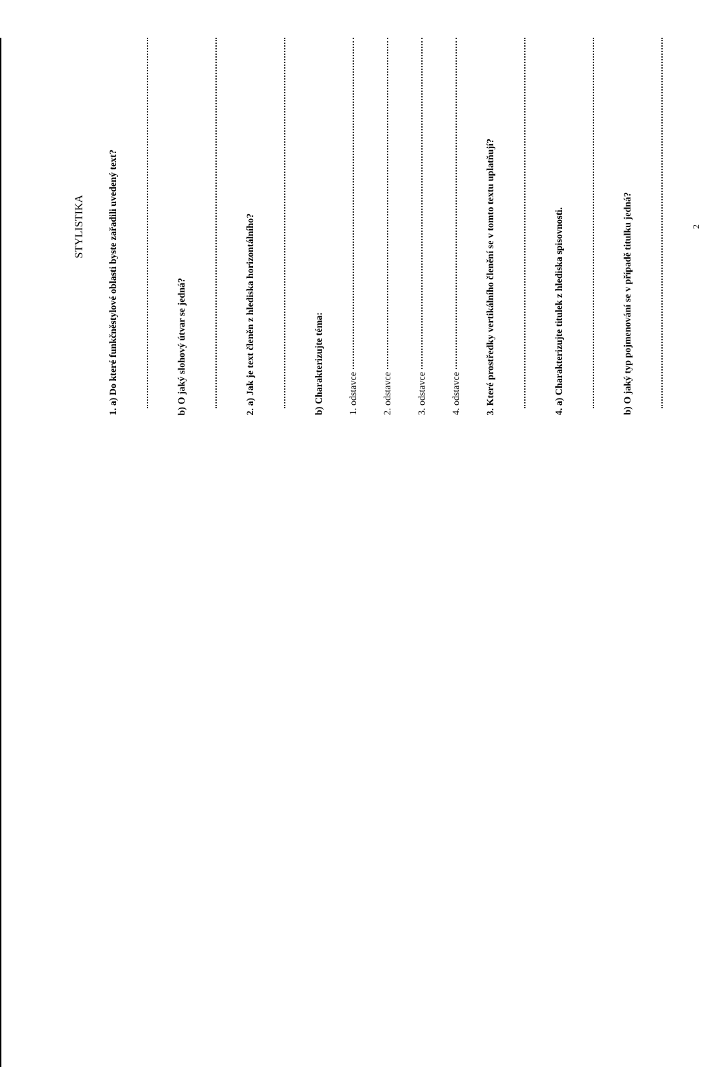STYLISTIKA
1. a) Do které funkčněstylové oblasti byste zařadili uvedený text?
b) O jaký slohový útvar se jedná?
2. a) Jak je text členěn z hlediska horizontálního?
b) Charakterizujte téma:
1. odstavce
2. odstavce
3. odstavce
4. odstavce
3. Které prostředky vertikálního členění se v tomto textu uplatňují?
4. a) Charakterizujte titulek z hlediska spisovnosti.
b) O jaký typ pojmenování se v případě titulku jedná?
2